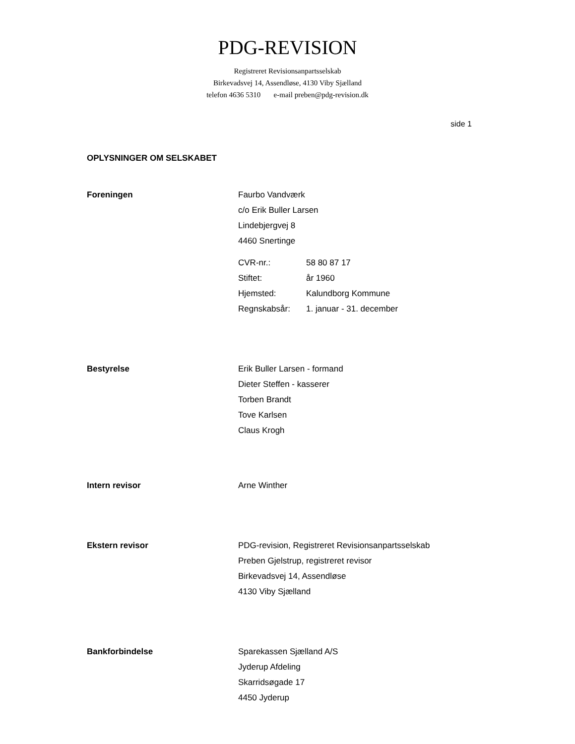PDG-REVISION
Registreret Revisionsanpartsselskab
Birkevadsvej 14, Assendløse, 4130 Viby Sjælland
telefon 4636 5310 e-mail preben@pdg-revision.dk
side 1
OPLYSNINGER OM SELSKABET
Foreningen Faurbo Vandværk
c/o Erik Buller Larsen
Lindebjergvej 8
4460 Snertinge
CVR-nr.: 58 80 87 17
Stiftet: år 1960
Hjemsted: Kalundborg Kommune
Regnskabsår: 1. januar - 31. december
Bestyrelse Erik Buller Larsen - formand
Dieter Steffen - kasserer
Torben Brandt
Tove Karlsen
Claus Krogh
Intern revisor Arne Winther
Ekstern revisor PDG-revision, Registreret Revisionsanpartsselskab
Preben Gjelstrup, registreret revisor
Birkevadsvej 14, Assendløse
4130 Viby Sjælland
Bankforbindelse Sparekassen Sjælland A/S
Jyderup Afdeling
Skarridsøgade 17
4450 Jyderup